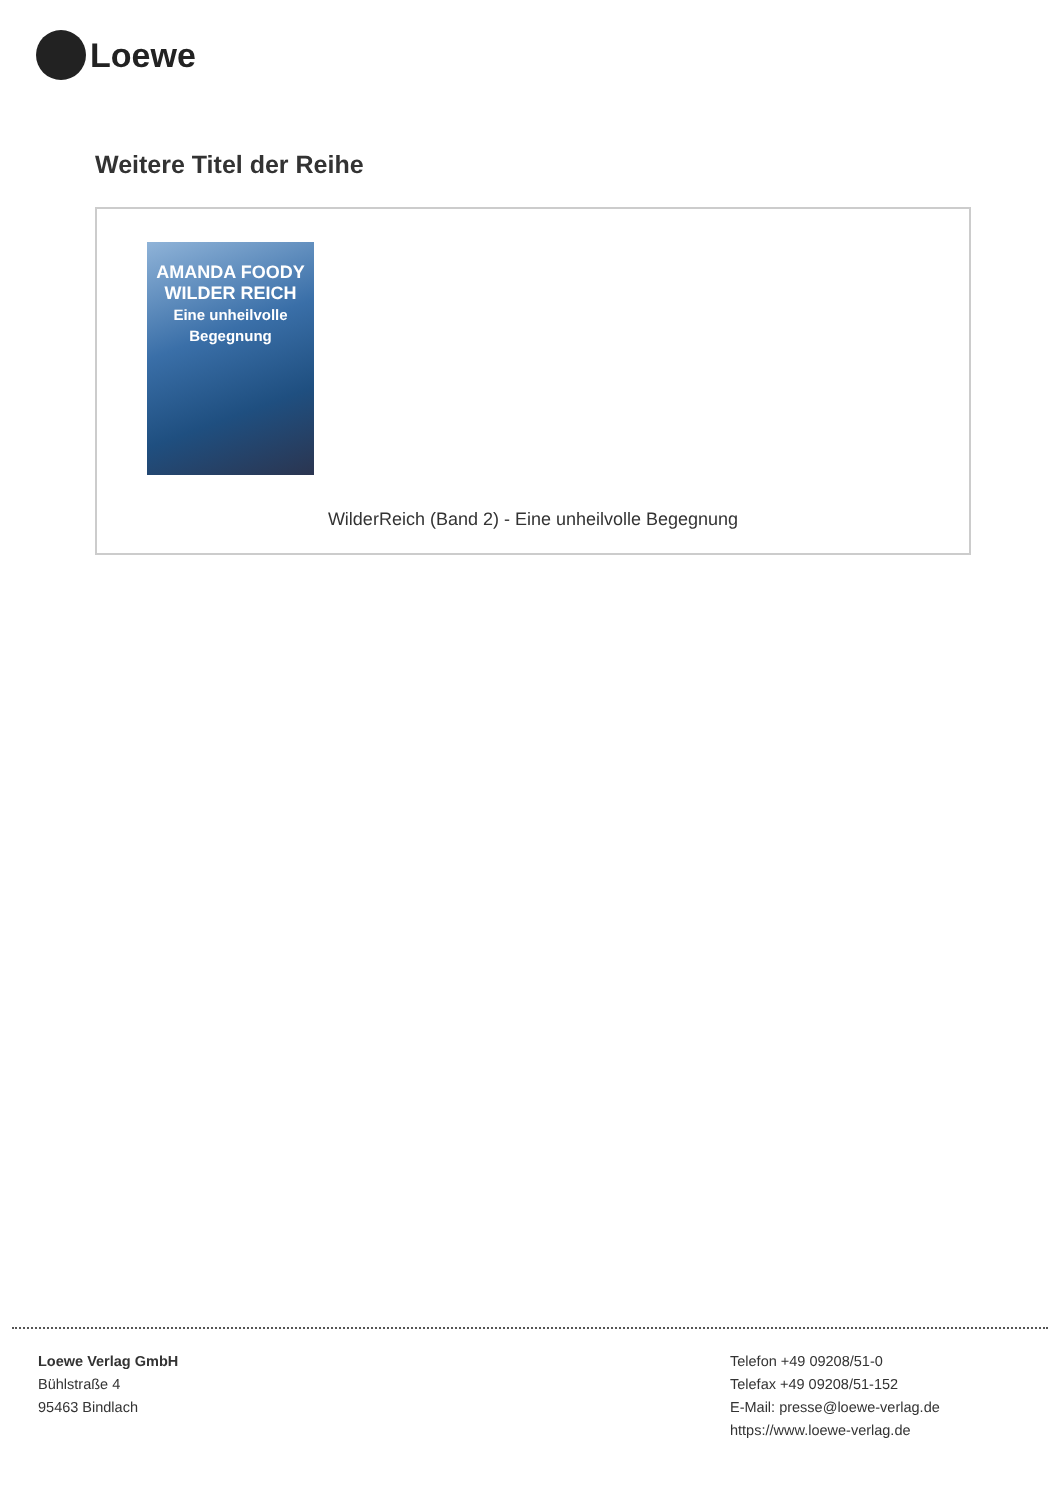Loewe
Weitere Titel der Reihe
AMANDA FOODY
WILDER REICH
Eine unheilvolle Begegnung
WilderReich (Band 2) - Eine unheilvolle Begegnung
Loewe Verlag GmbH
Bühlstraße 4
95463 Bindlach
Telefon +49 09208/51-0
Telefax +49 09208/51-152
E-Mail: presse@loewe-verlag.de
https://www.loewe-verlag.de